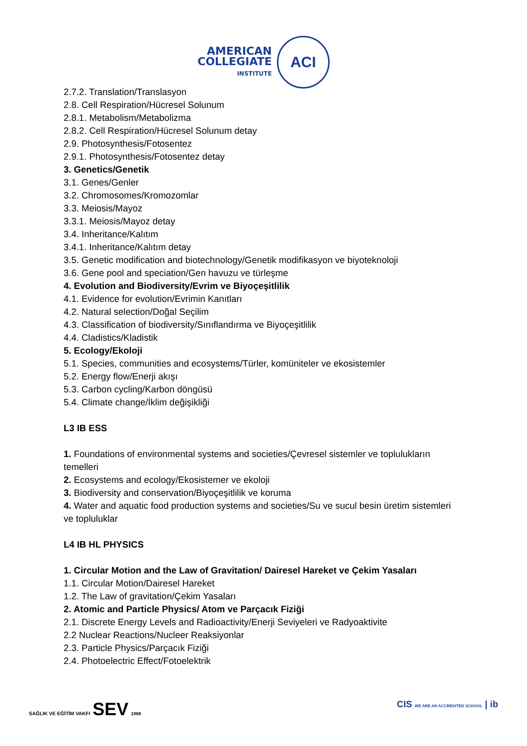AMERICAN
COLLEGIATE
INSTITUTE
ACI
2.7.2. Translation/Translasyon
2.8. Cell Respiration/Hücresel Solunum
2.8.1. Metabolism/Metabolizma
2.8.2. Cell Respiration/Hücresel Solunum detay
2.9. Photosynthesis/Fotosentez
2.9.1. Photosynthesis/Fotosentez detay
3. Genetics/Genetik
3.1. Genes/Genler
3.2. Chromosomes/Kromozomlar
3.3. Meiosis/Mayoz
3.3.1. Meiosis/Mayoz detay
3.4. Inheritance/Kalıtım
3.4.1. Inheritance/Kalıtım detay
3.5. Genetic modification and biotechnology/Genetik modifikasyon ve biyoteknoloji
3.6. Gene pool and speciation/Gen havuzu ve türleşme
4. Evolution and Biodiversity/Evrim ve Biyoçeşitlilik
4.1. Evidence for evolution/Evrimin Kanıtları
4.2. Natural selection/Doğal Seçilim
4.3. Classification of biodiversity/Sınıflandırma ve Biyoçeşitlilik
4.4. Cladistics/Kladistik
5. Ecology/Ekoloji
5.1. Species, communities and ecosystems/Türler, komüniteler ve ekosistemler
5.2. Energy flow/Enerji akışı
5.3. Carbon cycling/Karbon döngüsü
5.4. Climate change/İklim değişikliği
L3 IB ESS
1. Foundations of environmental systems and societies/Çevresel sistemler ve toplulukların temelleri
2. Ecosystems and ecology/Ekosistemer ve ekoloji
3. Biodiversity and conservation/Biyoçeşitlilik ve koruma
4. Water and aquatic food production systems and societies/Su ve sucul besin üretim sistemleri ve topluluklar
L4 IB HL PHYSICS
1. Circular Motion and the Law of Gravitation/ Dairesel Hareket ve Çekim Yasaları
1.1. Circular Motion/Dairesel Hareket
1.2. The Law of gravitation/Çekim Yasaları
2. Atomic and Particle Physics/ Atom ve Parçacık Fiziği
2.1. Discrete Energy Levels and Radioactivity/Enerji Seviyeleri ve Radyoaktivite
2.2 Nuclear Reactions/Nucleer Reaksiyonlar
2.3. Particle Physics/Parçacık Fiziği
2.4. Photoelectric Effect/Fotoelektrik
SAĞLIK VE EĞİTİM VAKFI SEV 1968
CIS WE ARE AN ACCREDITED SCHOOL | ib